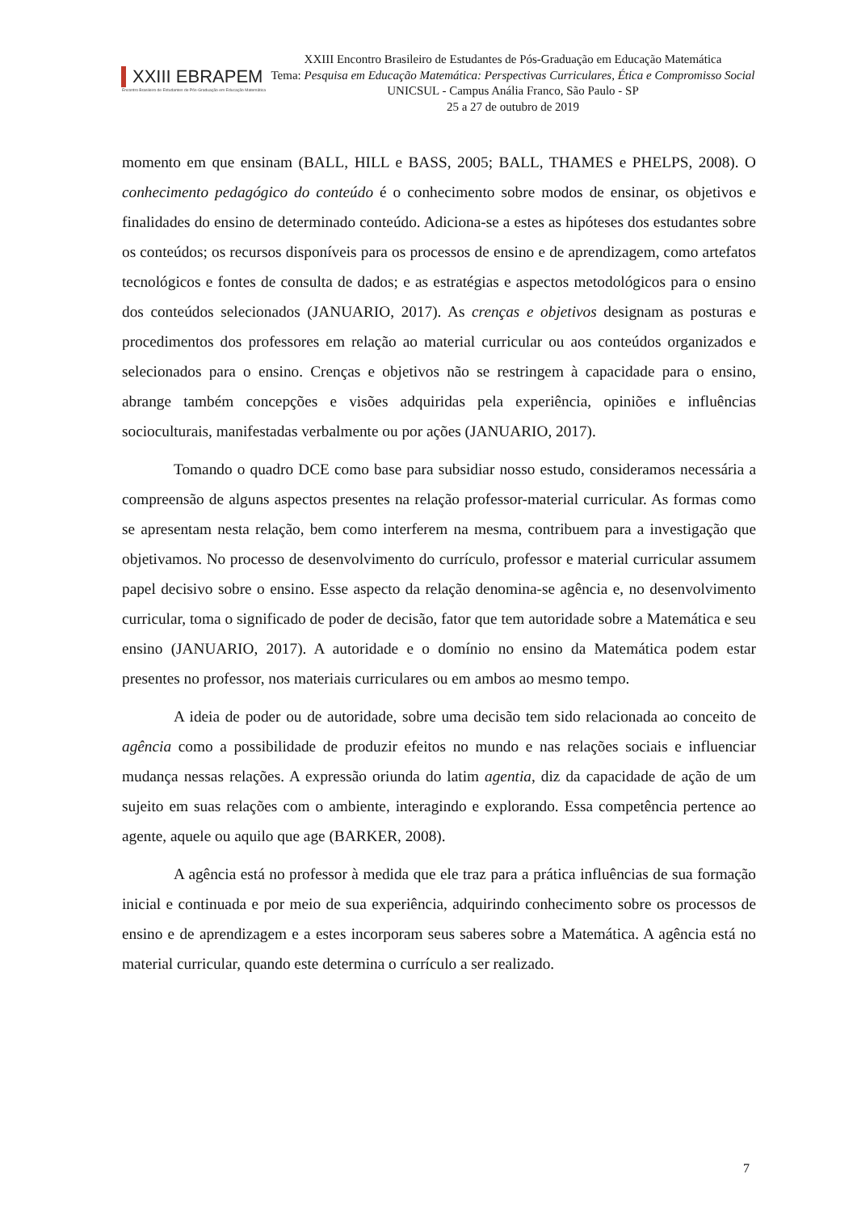XXIII EBRAPEM
Encontro Brasileiro de Estudantes de Pós-Graduação em Educação Matemática
XXIII Encontro Brasileiro de Estudantes de Pós-Graduação em Educação Matemática
Tema: Pesquisa em Educação Matemática: Perspectivas Curriculares, Ética e Compromisso Social
UNICSUL - Campus Anália Franco, São Paulo - SP
25 a 27 de outubro de 2019
momento em que ensinam (BALL, HILL e BASS, 2005; BALL, THAMES e PHELPS, 2008). O conhecimento pedagógico do conteúdo é o conhecimento sobre modos de ensinar, os objetivos e finalidades do ensino de determinado conteúdo. Adiciona-se a estes as hipóteses dos estudantes sobre os conteúdos; os recursos disponíveis para os processos de ensino e de aprendizagem, como artefatos tecnológicos e fontes de consulta de dados; e as estratégias e aspectos metodológicos para o ensino dos conteúdos selecionados (JANUARIO, 2017). As crenças e objetivos designam as posturas e procedimentos dos professores em relação ao material curricular ou aos conteúdos organizados e selecionados para o ensino. Crenças e objetivos não se restringem à capacidade para o ensino, abrange também concepções e visões adquiridas pela experiência, opiniões e influências socioculturais, manifestadas verbalmente ou por ações (JANUARIO, 2017).
Tomando o quadro DCE como base para subsidiar nosso estudo, consideramos necessária a compreensão de alguns aspectos presentes na relação professor-material curricular. As formas como se apresentam nesta relação, bem como interferem na mesma, contribuem para a investigação que objetivamos. No processo de desenvolvimento do currículo, professor e material curricular assumem papel decisivo sobre o ensino. Esse aspecto da relação denomina-se agência e, no desenvolvimento curricular, toma o significado de poder de decisão, fator que tem autoridade sobre a Matemática e seu ensino (JANUARIO, 2017). A autoridade e o domínio no ensino da Matemática podem estar presentes no professor, nos materiais curriculares ou em ambos ao mesmo tempo.
A ideia de poder ou de autoridade, sobre uma decisão tem sido relacionada ao conceito de agência como a possibilidade de produzir efeitos no mundo e nas relações sociais e influenciar mudança nessas relações. A expressão oriunda do latim agentia, diz da capacidade de ação de um sujeito em suas relações com o ambiente, interagindo e explorando. Essa competência pertence ao agente, aquele ou aquilo que age (BARKER, 2008).
A agência está no professor à medida que ele traz para a prática influências de sua formação inicial e continuada e por meio de sua experiência, adquirindo conhecimento sobre os processos de ensino e de aprendizagem e a estes incorporam seus saberes sobre a Matemática. A agência está no material curricular, quando este determina o currículo a ser realizado.
7